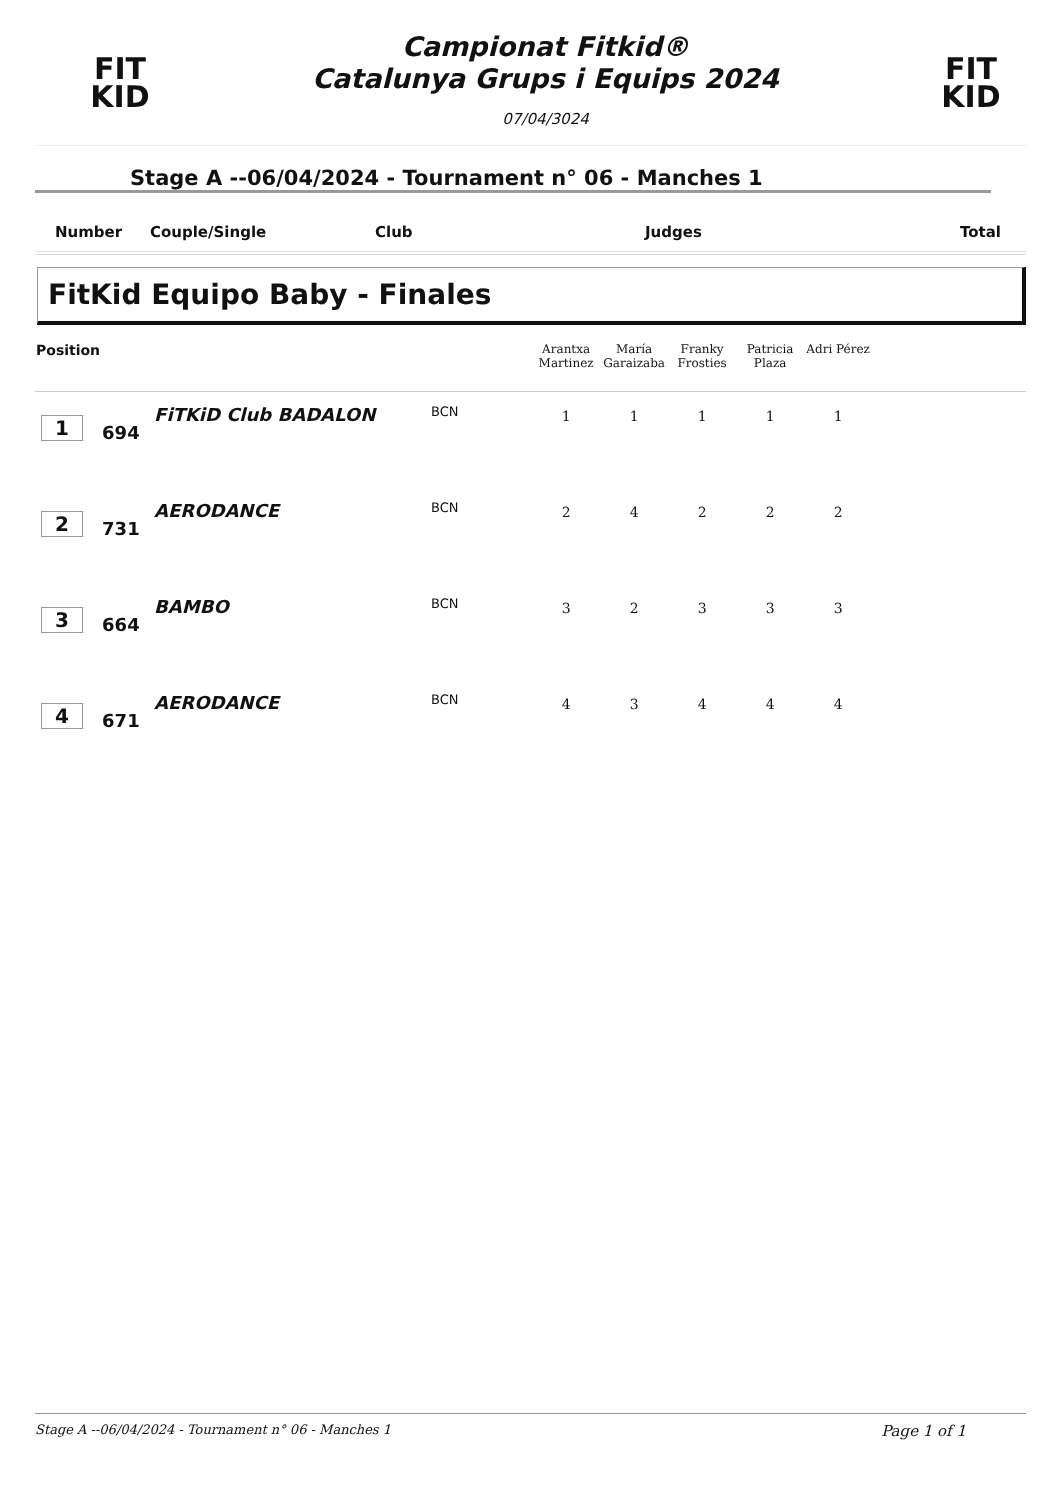FIT
KID
Campionat Fitkid®
Catalunya Grups i Equips 2024
07/04/3024
FIT
KID
Stage A --06/04/2024 - Tournament n° 06 - Manches 1
Number Couple/Single Club Judges Total
FitKid Equipo Baby - Finales
| Position | | | | Arantxa Martinez | María Garaizaba | Franky Frosties | Patricia Plaza | Adri Pérez | |
| --- | --- | --- | --- | --- | --- | --- | --- | --- | --- |
| 1 | 694 | FiTKiD Club BADALON | BCN | 1 | 1 | 1 | 1 | 1 | |
| 2 | 731 | AERODANCE | BCN | 2 | 4 | 2 | 2 | 2 | |
| 3 | 664 | BAMBO | BCN | 3 | 2 | 3 | 3 | 3 | |
| 4 | 671 | AERODANCE | BCN | 4 | 3 | 4 | 4 | 4 | |
Stage A --06/04/2024 - Tournament n° 06 - Manches 1 Page 1 of 1